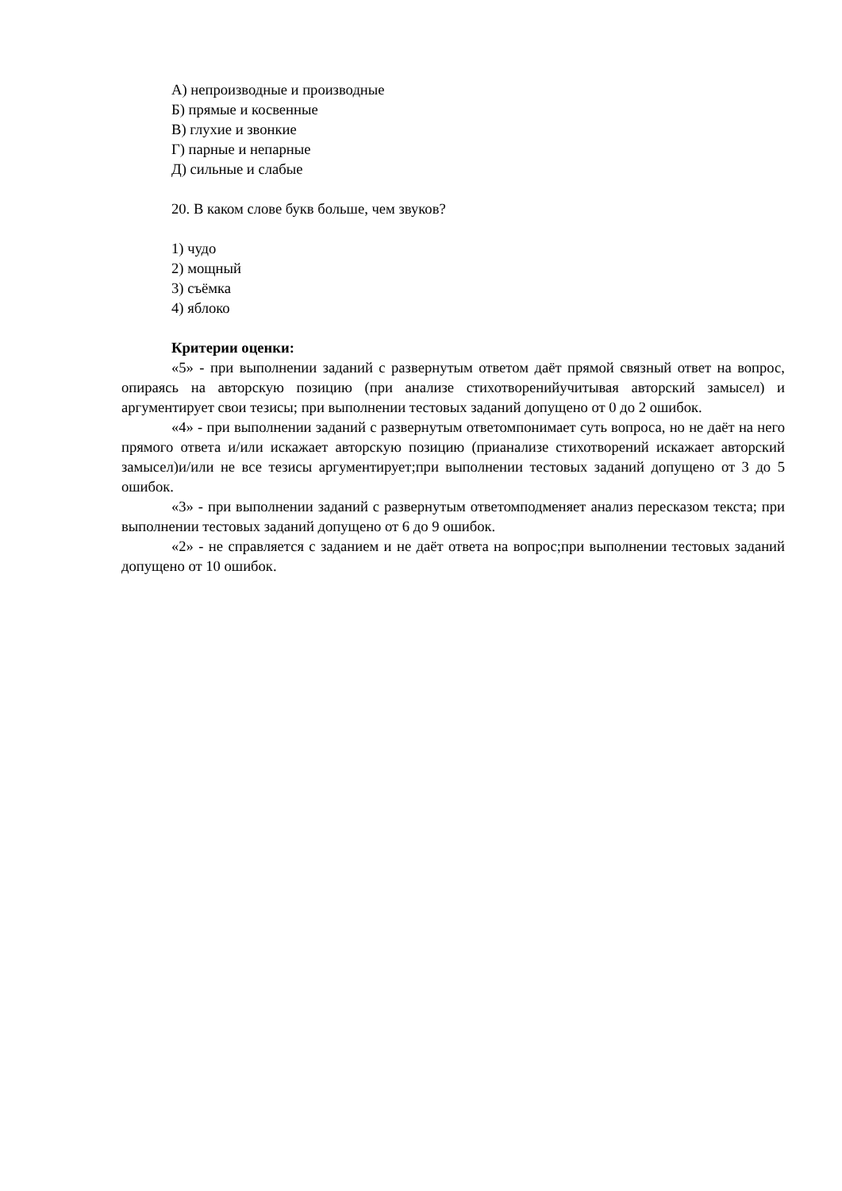А) непроизводные и производные
Б) прямые и косвенные
В) глухие и звонкие
Г) парные и непарные
Д) сильные и слабые
20. В каком слове букв больше, чем звуков?
1) чудо
2) мощный
3) съёмка
4) яблоко
Критерии оценки:
«5» - при выполнении заданий с развернутым ответом даёт прямой связный ответ на вопрос, опираясь на авторскую позицию (при анализе стихотворенийучитывая авторский замысел) и аргументирует свои тезисы; при выполнении тестовых заданий допущено от 0 до 2 ошибок.
«4» - при выполнении заданий с развернутым ответомпонимает суть вопроса, но не даёт на него прямого ответа и/или искажает авторскую позицию (прианализе стихотворений искажает авторский замысел)и/или не все тезисы аргументирует;при выполнении тестовых заданий допущено от 3 до 5 ошибок.
«3» - при выполнении заданий с развернутым ответомподменяет анализ пересказом текста; при выполнении тестовых заданий допущено от 6 до 9 ошибок.
«2» - не справляется с заданием и не даёт ответа на вопрос;при выполнении тестовых заданий допущено от 10 ошибок.